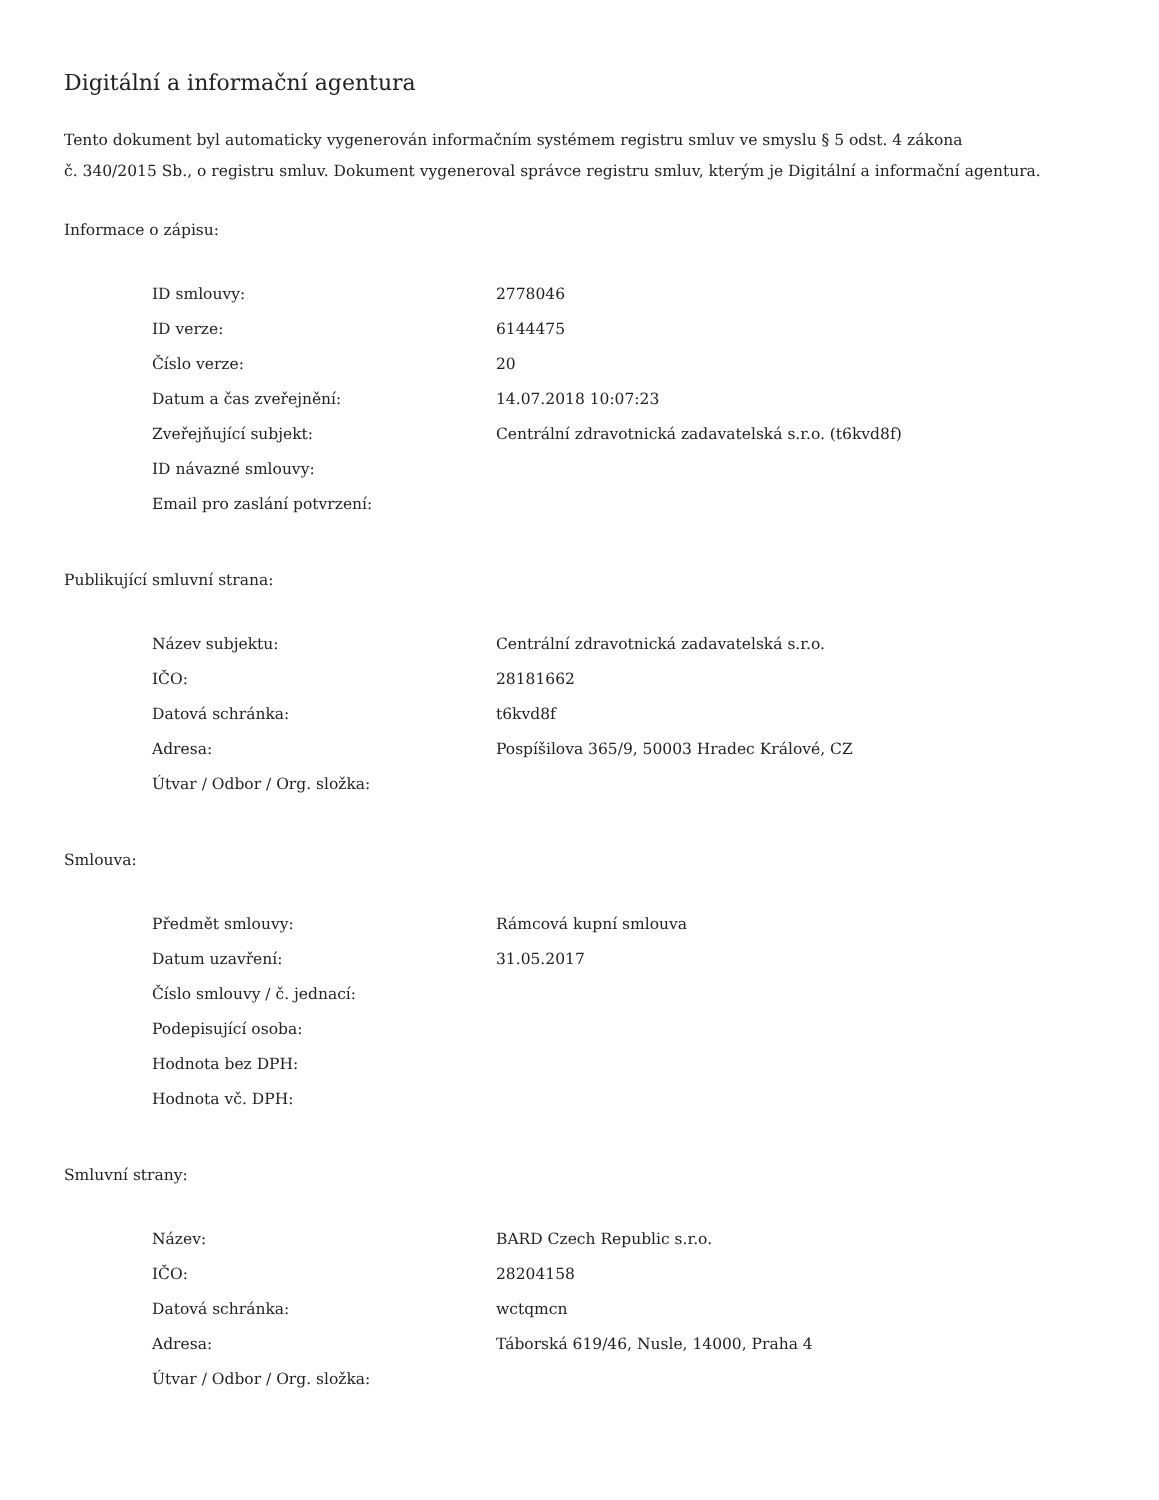Digitální a informační agentura
Tento dokument byl automaticky vygenerován informačním systémem registru smluv ve smyslu § 5 odst. 4 zákona
č. 340/2015 Sb., o registru smluv. Dokument vygeneroval správce registru smluv, kterým je Digitální a informační agentura.
Informace o zápisu:
| ID smlouvy: | 2778046 |
| ID verze: | 6144475 |
| Číslo verze: | 20 |
| Datum a čas zveřejnění: | 14.07.2018 10:07:23 |
| Zveřejňující subjekt: | Centrální zdravotnická zadavatelská s.r.o. (t6kvd8f) |
| ID návazné smlouvy: | |
| Email pro zaslání potvrzení: | |
Publikující smluvní strana:
| Název subjektu: | Centrální zdravotnická zadavatelská s.r.o. |
| IČO: | 28181662 |
| Datová schránka: | t6kvd8f |
| Adresa: | Pospíšilova 365/9, 50003 Hradec Králové, CZ |
| Útvar / Odbor / Org. složka: | |
Smlouva:
| Předmět smlouvy: | Rámcová kupní smlouva |
| Datum uzavření: | 31.05.2017 |
| Číslo smlouvy / č. jednací: | |
| Podepisující osoba: | |
| Hodnota bez DPH: | |
| Hodnota vč. DPH: | |
Smluvní strany:
| Název: | BARD Czech Republic s.r.o. |
| IČO: | 28204158 |
| Datová schránka: | wctqmcn |
| Adresa: | Táborská 619/46, Nusle, 14000, Praha 4 |
| Útvar / Odbor / Org. složka: | |